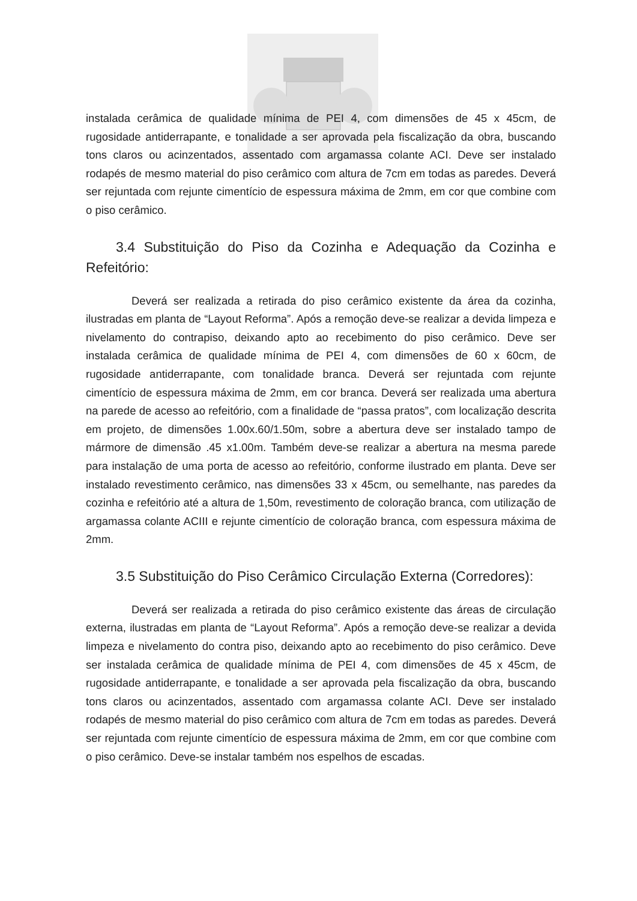instalada cerâmica de qualidade mínima de PEI 4, com dimensões de 45 x 45cm, de rugosidade antiderrapante, e tonalidade a ser aprovada pela fiscalização da obra, buscando tons claros ou acinzentados, assentado com argamassa colante ACI. Deve ser instalado rodapés de mesmo material do piso cerâmico com altura de 7cm em todas as paredes. Deverá ser rejuntada com rejunte cimentício de espessura máxima de 2mm, em cor que combine com o piso cerâmico.
3.4 Substituição do Piso da Cozinha e Adequação da Cozinha e Refeitório:
Deverá ser realizada a retirada do piso cerâmico existente da área da cozinha, ilustradas em planta de “Layout Reforma”. Após a remoção deve-se realizar a devida limpeza e nivelamento do contrapiso, deixando apto ao recebimento do piso cerâmico. Deve ser instalada cerâmica de qualidade mínima de PEI 4, com dimensões de 60 x 60cm, de rugosidade antiderrapante, com tonalidade branca. Deverá ser rejuntada com rejunte cimentício de espessura máxima de 2mm, em cor branca. Deverá ser realizada uma abertura na parede de acesso ao refeitório, com a finalidade de “passa pratos”, com localização descrita em projeto, de dimensões 1.00x.60/1.50m, sobre a abertura deve ser instalado tampo de mármore de dimensão .45 x1.00m. Também deve-se realizar a abertura na mesma parede para instalação de uma porta de acesso ao refeitório, conforme ilustrado em planta. Deve ser instalado revestimento cerâmico, nas dimensões 33 x 45cm, ou semelhante, nas paredes da cozinha e refeitório até a altura de 1,50m, revestimento de coloração branca, com utilização de argamassa colante ACIII e rejunte cimentício de coloração branca, com espessura máxima de 2mm.
3.5 Substituição do Piso Cerâmico Circulação Externa (Corredores):
Deverá ser realizada a retirada do piso cerâmico existente das áreas de circulação externa, ilustradas em planta de “Layout Reforma”. Após a remoção deve-se realizar a devida limpeza e nivelamento do contra piso, deixando apto ao recebimento do piso cerâmico. Deve ser instalada cerâmica de qualidade mínima de PEI 4, com dimensões de 45 x 45cm, de rugosidade antiderrapante, e tonalidade a ser aprovada pela fiscalização da obra, buscando tons claros ou acinzentados, assentado com argamassa colante ACI. Deve ser instalado rodapés de mesmo material do piso cerâmico com altura de 7cm em todas as paredes. Deverá ser rejuntada com rejunte cimentício de espessura máxima de 2mm, em cor que combine com o piso cerâmico. Deve-se instalar também nos espelhos de escadas.